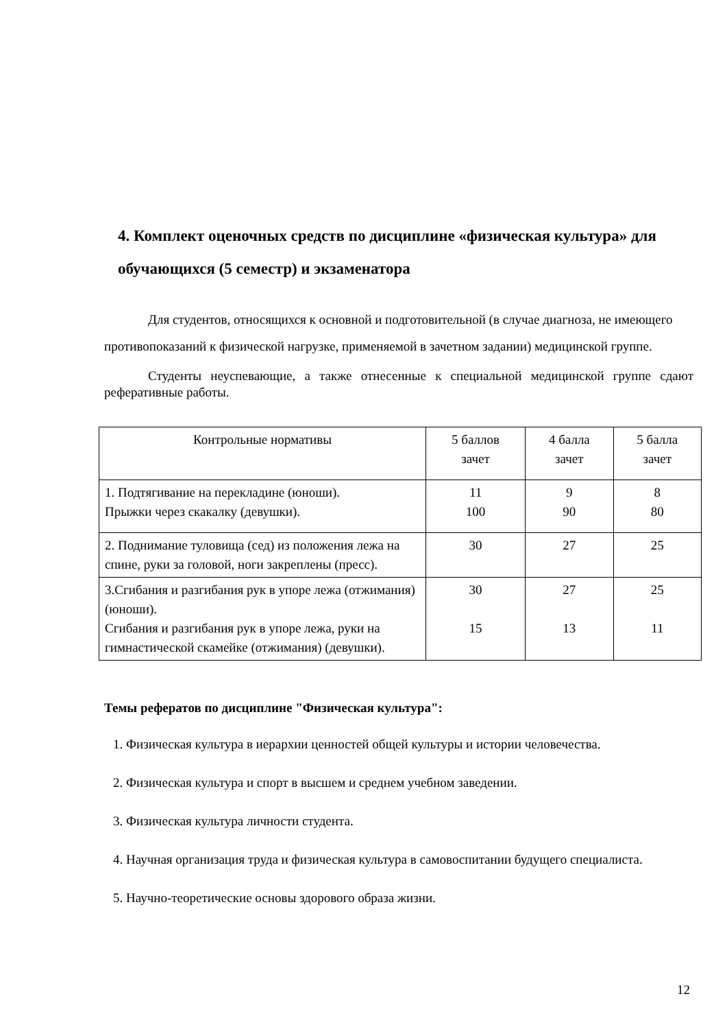4. Комплект оценочных средств по дисциплине «физическая культура» для обучающихся (5 семестр) и экзаменатора
Для студентов, относящихся к основной и подготовительной (в случае диагноза, не имеющего противопоказаний к физической нагрузке, применяемой в зачетном задании) медицинской группе.
Студенты неуспевающие, а также отнесенные к специальной медицинской группе сдают реферативные работы.
| Контрольные нормативы | 5 баллов зачет | 4 балла зачет | 5 балла зачет |
| 1. Подтягивание на перекладине (юноши). Прыжки через скакалку (девушки). | 11 100 | 9 90 | 8 80 |
| 2. Поднимание туловища (сед) из положения лежа на спине, руки за головой, ноги закреплены (пресс). | 30 | 27 | 25 |
| 3.Сгибания и разгибания рук в упоре лежа (отжимания) (юноши). Сгибания и разгибания рук в упоре лежа, руки на гимнастической скамейке (отжимания) (девушки). | 30 15 | 27 13 | 25 11 |
Темы рефератов по дисциплине "Физическая культура":
1. Физическая культура в иерархии ценностей общей культуры и истории человечества.
2. Физическая культура и спорт в высшем и среднем учебном заведении.
3. Физическая культура личности студента.
4. Научная организация труда и физическая культура в самовоспитании будущего специалиста.
5. Научно-теоретические основы здорового образа жизни.
12